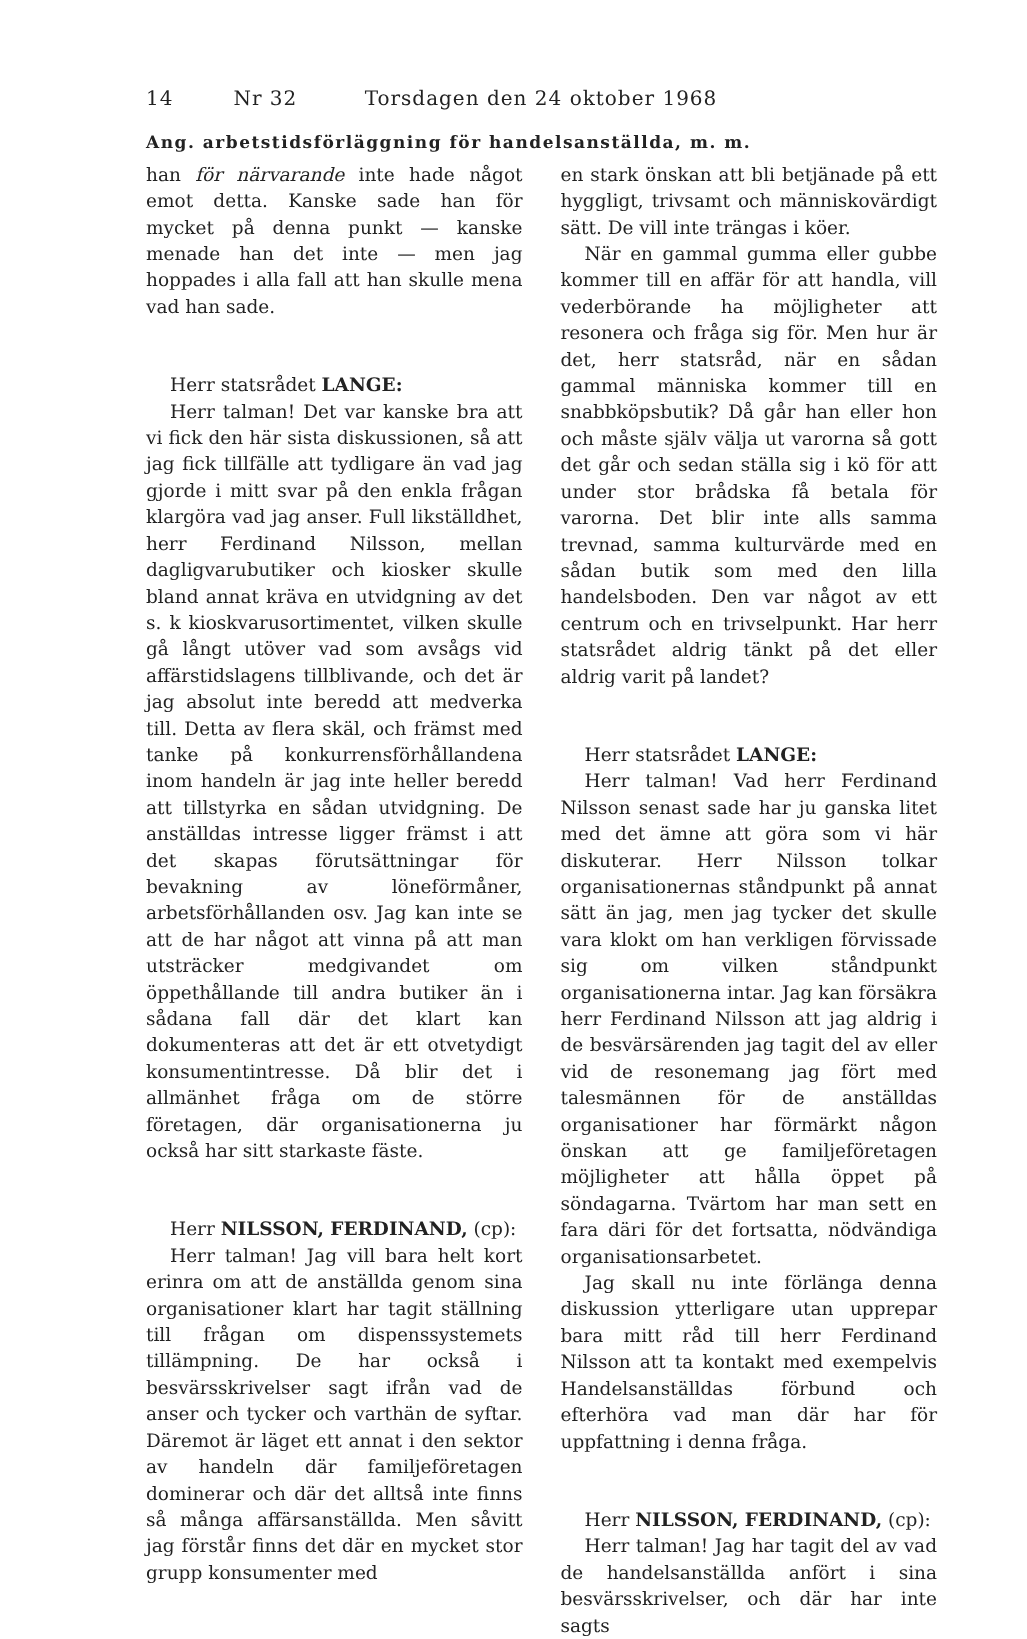14 Nr 32 Torsdagen den 24 oktober 1968
Ang. arbetstidsförläggning för handelsanställda, m. m.
han för närvarande inte hade något emot detta. Kanske sade han för mycket på denna punkt — kanske menade han det inte — men jag hoppades i alla fall att han skulle mena vad han sade.
Herr statsrådet LANGE:
Herr talman! Det var kanske bra att vi fick den här sista diskussionen, så att jag fick tillfälle att tydligare än vad jag gjorde i mitt svar på den enkla frågan klargöra vad jag anser. Full likställdhet, herr Ferdinand Nilsson, mellan dagligvarubutiker och kiosker skulle bland annat kräva en utvidgning av det s. k kioskvarusortimentet, vilken skulle gå långt utöver vad som avsågs vid affärstidslagens tillblivande, och det är jag absolut inte beredd att medverka till. Detta av flera skäl, och främst med tanke på konkurrensförhållandena inom handeln är jag inte heller beredd att tillstyrka en sådan utvidgning. De anställdas intresse ligger främst i att det skapas förutsättningar för bevakning av löneförmåner, arbetsförhållanden osv. Jag kan inte se att de har något att vinna på att man utsträcker medgivandet om öppethållande till andra butiker än i sådana fall där det klart kan dokumenteras att det är ett otvetydigt konsumentintresse. Då blir det i allmänhet fråga om de större företagen, där organisationerna ju också har sitt starkaste fäste.
Herr NILSSON, FERDINAND, (cp):
Herr talman! Jag vill bara helt kort erinra om att de anställda genom sina organisationer klart har tagit ställning till frågan om dispenssystemets tillämpning. De har också i besvärsskrivelser sagt ifrån vad de anser och tycker och varthän de syftar. Däremot är läget ett annat i den sektor av handeln där familjeföretagen dominerar och där det alltså inte finns så många affärsanställda. Men såvitt jag förstår finns det där en mycket stor grupp konsumenter med
en stark önskan att bli betjänade på ett hyggligt, trivsamt och människovärdigt sätt. De vill inte trängas i köer.
När en gammal gumma eller gubbe kommer till en affär för att handla, vill vederbörande ha möjligheter att resonera och fråga sig för. Men hur är det, herr statsråd, när en sådan gammal människa kommer till en snabbköpsbutik? Då går han eller hon och måste själv välja ut varorna så gott det går och sedan ställa sig i kö för att under stor brådska få betala för varorna. Det blir inte alls samma trevnad, samma kulturvärde med en sådan butik som med den lilla handelsboden. Den var något av ett centrum och en trivselpunkt. Har herr statsrådet aldrig tänkt på det eller aldrig varit på landet?
Herr statsrådet LANGE:
Herr talman! Vad herr Ferdinand Nilsson senast sade har ju ganska litet med det ämne att göra som vi här diskuterar. Herr Nilsson tolkar organisationernas ståndpunkt på annat sätt än jag, men jag tycker det skulle vara klokt om han verkligen förvissade sig om vilken ståndpunkt organisationerna intar. Jag kan försäkra herr Ferdinand Nilsson att jag aldrig i de besvärsärenden jag tagit del av eller vid de resonemang jag fört med talesmännen för de anställdas organisationer har förmärkt någon önskan att ge familjeföretagen möjligheter att hålla öppet på söndagarna. Tvärtom har man sett en fara däri för det fortsatta, nödvändiga organisationsarbetet.
Jag skall nu inte förlänga denna diskussion ytterligare utan upprepar bara mitt råd till herr Ferdinand Nilsson att ta kontakt med exempelvis Handelsanställdas förbund och efterhöra vad man där har för uppfattning i denna fråga.
Herr NILSSON, FERDINAND, (cp):
Herr talman! Jag har tagit del av vad de handelsanställda anfört i sina besvärsskrivelser, och där har inte sagts